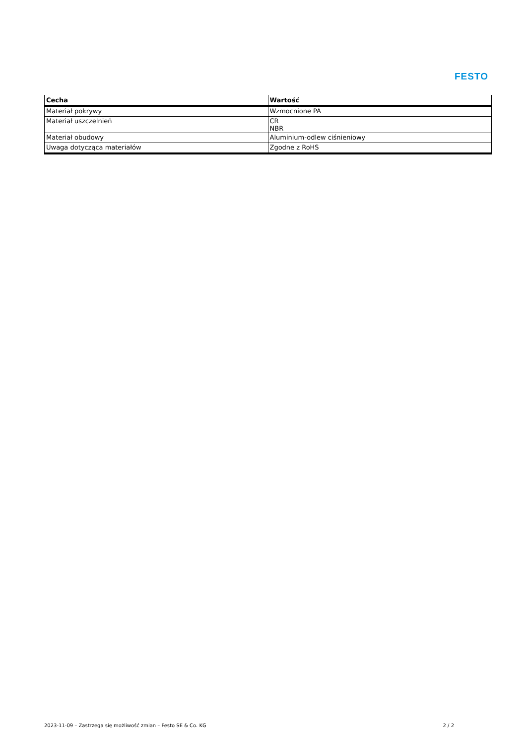FESTO
| Cecha | Wartość |
| --- | --- |
| Materiał pokrywy | Wzmocnione PA |
| Materiał uszczelnień | CR NBR |
| Materiał obudowy | Aluminium-odlew ciśnieniowy |
| Uwaga dotycząca materiałów | Zgodne z RoHS |
2023-11-09 – Zastrzega się możliwość zmian – Festo SE & Co. KG 2 / 2